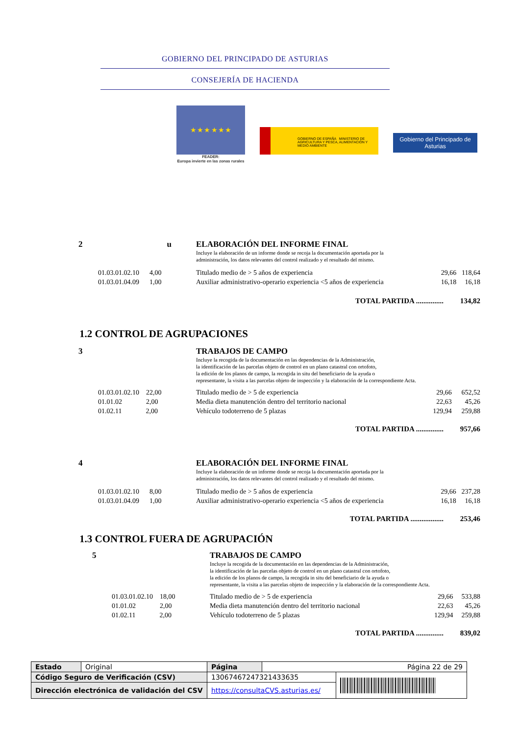GOBIERNO DEL PRINCIPADO DE ASTURIAS
CONSEJERÍA DE HACIENDA
★ ★ ★ ★ ★ ★
FEADER:
Europa invierte en las zonas rurales
GOBIERNO DE ESPAÑA MINISTERIO DE AGRICULTURA Y PESCA, ALIMENTACIÓN Y MEDIO AMBIENTE
Gobierno del Principado de Asturias
| 2 | u | | ELABORACIÓN DEL INFORME FINAL Incluye la elaboración de un informe donde se recoja la documentación aportada por la administración, los datos relevantes del control realizado y el resultado del mismo. | | |
| | 01.03.01.02.10 4,00 | | Titulado medio de > 5 años de experiencia | 29,66 | 118,64 |
| | 01.03.01.04.09 1,00 | | Auxiliar administrativo-operario experiencia <5 años de experiencia | 16,18 | 16,18 |
| TOTAL PARTIDA ............... 134,82 | | | | | |
1.2 CONTROL DE AGRUPACIONES
| 3 | | TRABAJOS DE CAMPO Incluye la recogida de la documentación en las dependencias de la Administración, la identificación de las parcelas objeto de control en un plano catastral con ortofoto, la edición de los planos de campo, la recogida in situ del beneficiario de la ayuda o representante, la visita a las parcelas objeto de inspección y la elaboración de la correspondiente Acta. | | |
| | 01.03.01.02.10 22,00 | Titulado medio de > 5 de experiencia | 29,66 | 652,52 |
| | 01.01.02 2,00 | Media dieta manutención dentro del territorio nacional | 22,63 | 45,26 |
| | 01.02.11 2,00 | Vehículo todoterreno de 5 plazas | 129,94 | 259,88 |
| TOTAL PARTIDA ............... 957,66 | | | | |
| 4 | | ELABORACIÓN DEL INFORME FINAL Incluye la elaboración de un informe donde se recoja la documentación aportada por la administración, los datos relevantes del control realizado y el resultado del mismo. | | |
| | 01.03.01.02.10 8,00 | Titulado medio de > 5 años de experiencia | 29,66 | 237,28 |
| | 01.03.01.04.09 1,00 | Auxiliar administrativo-operario experiencia <5 años de experiencia | 16,18 | 16,18 |
| TOTAL PARTIDA .................. 253,46 | | | | |
1.3 CONTROL FUERA DE AGRUPACIÓN
| 5 | | TRABAJOS DE CAMPO Incluye la recogida de la documentación en las dependencias de la Administración, la identificación de las parcelas objeto de control en un plano catastral con ortofoto, la edición de los planos de campo, la recogida in situ del beneficiario de la ayuda o representante, la visita a las parcelas objeto de inspección y la elaboración de la correspondiente Acta. | | |
| | 01.03.01.02.10 18,00 | Titulado medio de > 5 de experiencia | 29,66 | 533,88 |
| | 01.01.02 2,00 | Media dieta manutención dentro del territorio nacional | 22,63 | 45,26 |
| | 01.02.11 2,00 | Vehículo todoterreno de 5 plazas | 129,94 | 259,88 |
| TOTAL PARTIDA ............... 839,02 | | | | |
| Estado | Original | Página | Página 22 de 29 | |
| Código Seguro de Verificación (CSV) | | 13067467247321433635 | | |
| Dirección electrónica de validación del CSV | | https://consultaCVS.asturias.es/ | | |